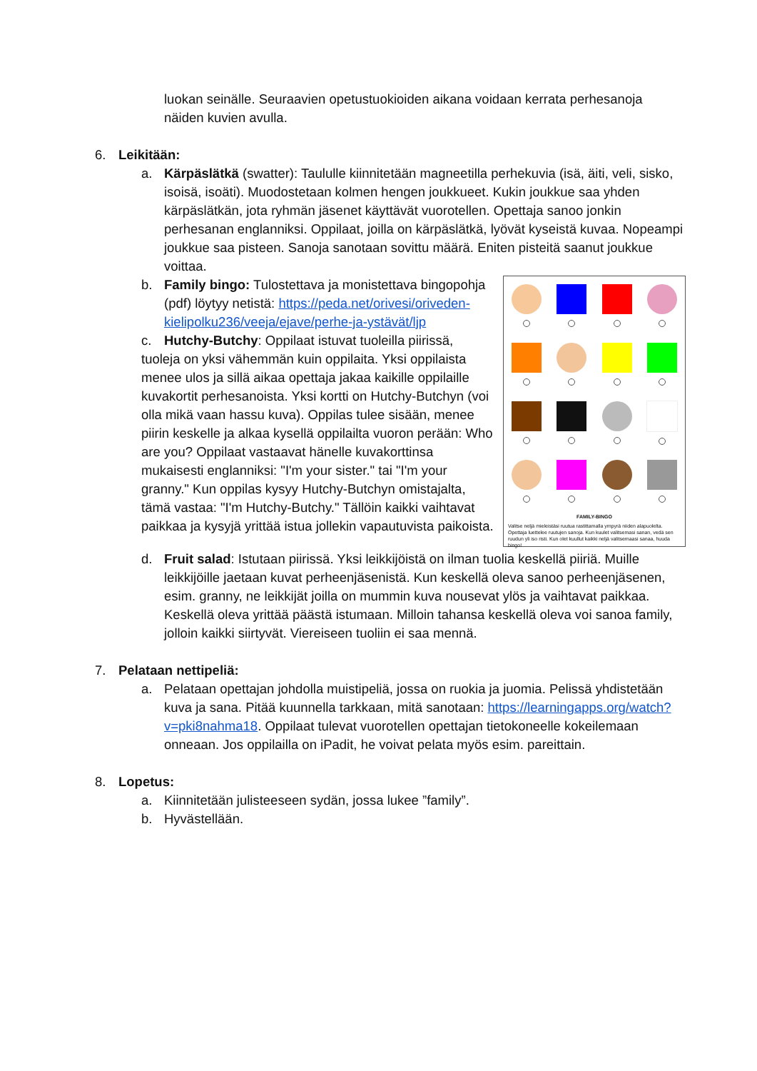luokan seinälle. Seuraavien opetustuokioiden aikana voidaan kerrata perhesanoja näiden kuvien avulla.
6. Leikitään:
a. Kärpäslätkä (swatter): Taululle kiinnitetään magneetilla perhekuvia (isä, äiti, veli, sisko, isoisä, isoäti). Muodostetaan kolmen hengen joukkueet. Kukin joukkue saa yhden kärpäslätkän, jota ryhmän jäsenet käyttävät vuorotellen. Opettaja sanoo jonkin perhesanan englanniksi. Oppilaat, joilla on kärpäslätkä, lyövät kyseistä kuvaa. Nopeampi joukkue saa pisteen. Sanoja sanotaan sovittu määrä. Eniten pisteitä saanut joukkue voittaa.
b.
FAMILY-BINGO
Valitse neljä mieleistäsi ruutua rastittamalla ympyrä niiden alapuolelta. Opettaja luettelee ruutujen sanoja. Kun kuulet valitsemasi sanan, vedä sen ruudun yli iso risti. Kun olet kuullut kaikki neljä valitsemaasi sanaa, huuda bingo!
Family bingo: Tulostettava ja monistettava bingopohja (pdf) löytyy netistä: https://peda.net/orivesi/oriveden-kielipolku236/veeja/ejave/perhe-ja-ystävät/ljp
c. Hutchy-Butchy: Oppilaat istuvat tuoleilla piirissä, tuoleja on yksi vähemmän kuin oppilaita. Yksi oppilaista menee ulos ja sillä aikaa opettaja jakaa kaikille oppilaille kuvakortit perhesanoista. Yksi kortti on Hutchy-Butchyn (voi olla mikä vaan hassu kuva). Oppilas tulee sisään, menee piirin keskelle ja alkaa kysellä oppilailta vuoron perään: Who are you? Oppilaat vastaavat hänelle kuvakorttinsa mukaisesti englanniksi: "I'm your sister." tai "I'm your granny." Kun oppilas kysyy Hutchy-Butchyn omistajalta, tämä vastaa: "I'm Hutchy-Butchy." Tällöin kaikki vaihtavat paikkaa ja kysyjä yrittää istua jollekin vapautuvista paikoista.
d. Fruit salad: Istutaan piirissä. Yksi leikkijöistä on ilman tuolia keskellä piiriä. Muille leikkijöille jaetaan kuvat perheenjäsenistä. Kun keskellä oleva sanoo perheenjäsenen, esim. granny, ne leikkijät joilla on mummin kuva nousevat ylös ja vaihtavat paikkaa. Keskellä oleva yrittää päästä istumaan. Milloin tahansa keskellä oleva voi sanoa family, jolloin kaikki siirtyvät. Viereiseen tuoliin ei saa mennä.
7. Pelataan nettipeliä:
a. Pelataan opettajan johdolla muistipeliä, jossa on ruokia ja juomia. Pelissä yhdistetään kuva ja sana. Pitää kuunnella tarkkaan, mitä sanotaan: https://learningapps.org/watch?v=pki8nahma18. Oppilaat tulevat vuorotellen opettajan tietokoneelle kokeilemaan onneaan. Jos oppilailla on iPadit, he voivat pelata myös esim. pareittain.
8. Lopetus:
a. Kiinnitetään julisteeseen sydän, jossa lukee ”family”.
b. Hyvästellään.